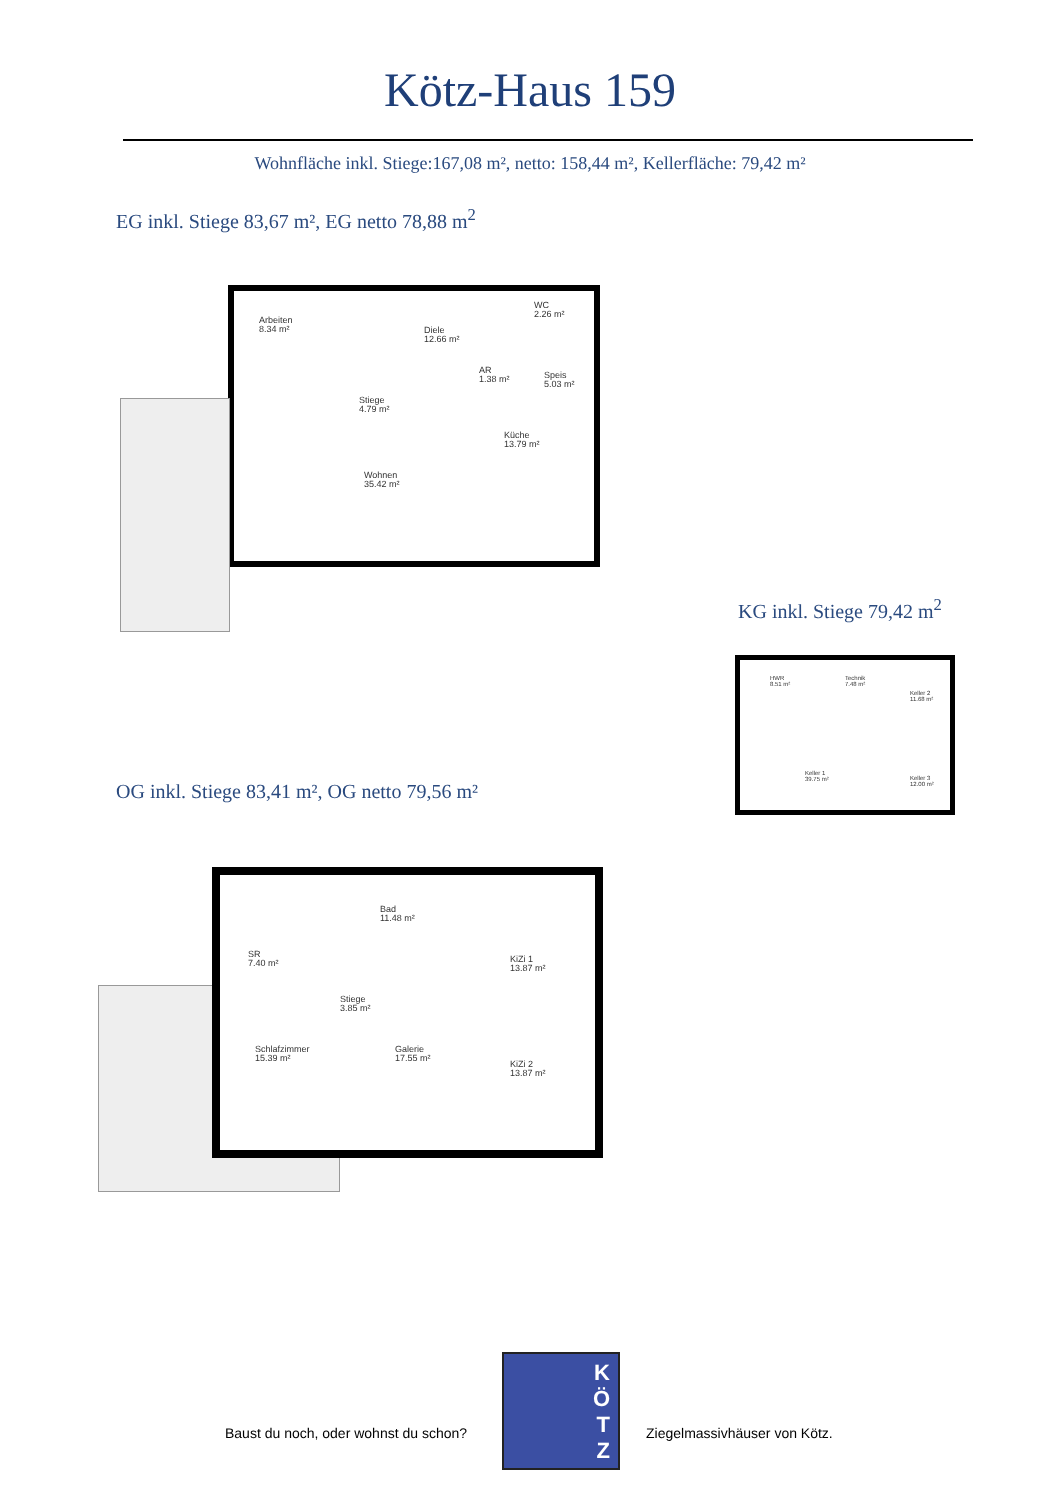Kötz-Haus 159
Wohnfläche inkl. Stiege:167,08 m², netto: 158,44 m², Kellerfläche: 79,42 m²
EG inkl. Stiege 83,67 m², EG netto 78,88 m<sup>2</sup>
Arbeiten
8.34 m² Diele
12.66 m²
WC
2.26 m²
AR
1.38 m²
Speis
5.03 m²
Stiege
4.79 m²
Küche
13.79 m²
Wohnen
35.42 m²
KG inkl. Stiege 79,42 m<sup>2</sup>
HWR
8.51 m²
Technik
7.48 m²
Keller 2
11.68 m²
Keller 1
39.75 m² Keller 3
12.00 m²
OG inkl. Stiege 83,41 m², OG netto 79,56 m²
SR
7.40 m²
Bad
11.48 m²
KiZi 1
13.87 m²
Stiege
3.85 m²
Schlafzimmer
15.39 m²
Galerie
17.55 m² KiZi 2
13.87 m²
Baust du noch, oder wohnst du schon?
K
Ö
T
Z
Ziegelmassivhäuser von Kötz.